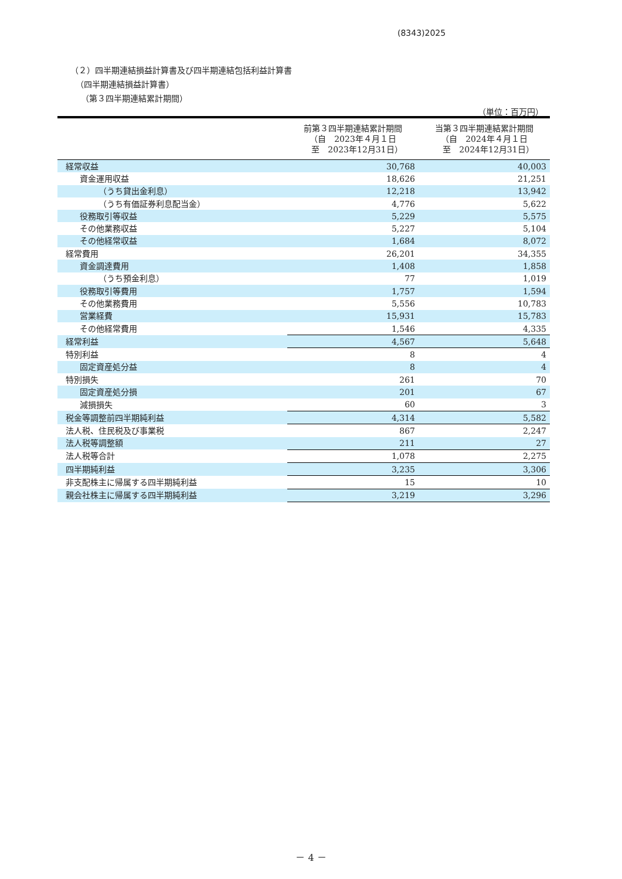(8343)2025
（２）四半期連結損益計算書及び四半期連結包括利益計算書
（四半期連結損益計算書）
（第３四半期連結累計期間）
（単位：百万円）
| | 前第３四半期連結累計期間 （自 2023年４月１日 至 2023年12月31日） | 当第３四半期連結累計期間 （自 2024年４月１日 至 2024年12月31日） |
| --- | --- | --- |
| 経常収益 | 30,768 | 40,003 |
| 資金運用収益 | 18,626 | 21,251 |
| （うち貸出金利息） | 12,218 | 13,942 |
| （うち有価証券利息配当金） | 4,776 | 5,622 |
| 役務取引等収益 | 5,229 | 5,575 |
| その他業務収益 | 5,227 | 5,104 |
| その他経常収益 | 1,684 | 8,072 |
| 経常費用 | 26,201 | 34,355 |
| 資金調達費用 | 1,408 | 1,858 |
| （うち預金利息） | 77 | 1,019 |
| 役務取引等費用 | 1,757 | 1,594 |
| その他業務費用 | 5,556 | 10,783 |
| 営業経費 | 15,931 | 15,783 |
| その他経常費用 | 1,546 | 4,335 |
| 経常利益 | 4,567 | 5,648 |
| 特別利益 | 8 | 4 |
| 固定資産処分益 | 8 | 4 |
| 特別損失 | 261 | 70 |
| 固定資産処分損 | 201 | 67 |
| 減損損失 | 60 | 3 |
| 税金等調整前四半期純利益 | 4,314 | 5,582 |
| 法人税、住民税及び事業税 | 867 | 2,247 |
| 法人税等調整額 | 211 | 27 |
| 法人税等合計 | 1,078 | 2,275 |
| 四半期純利益 | 3,235 | 3,306 |
| 非支配株主に帰属する四半期純利益 | 15 | 10 |
| 親会社株主に帰属する四半期純利益 | 3,219 | 3,296 |
－ 4 －